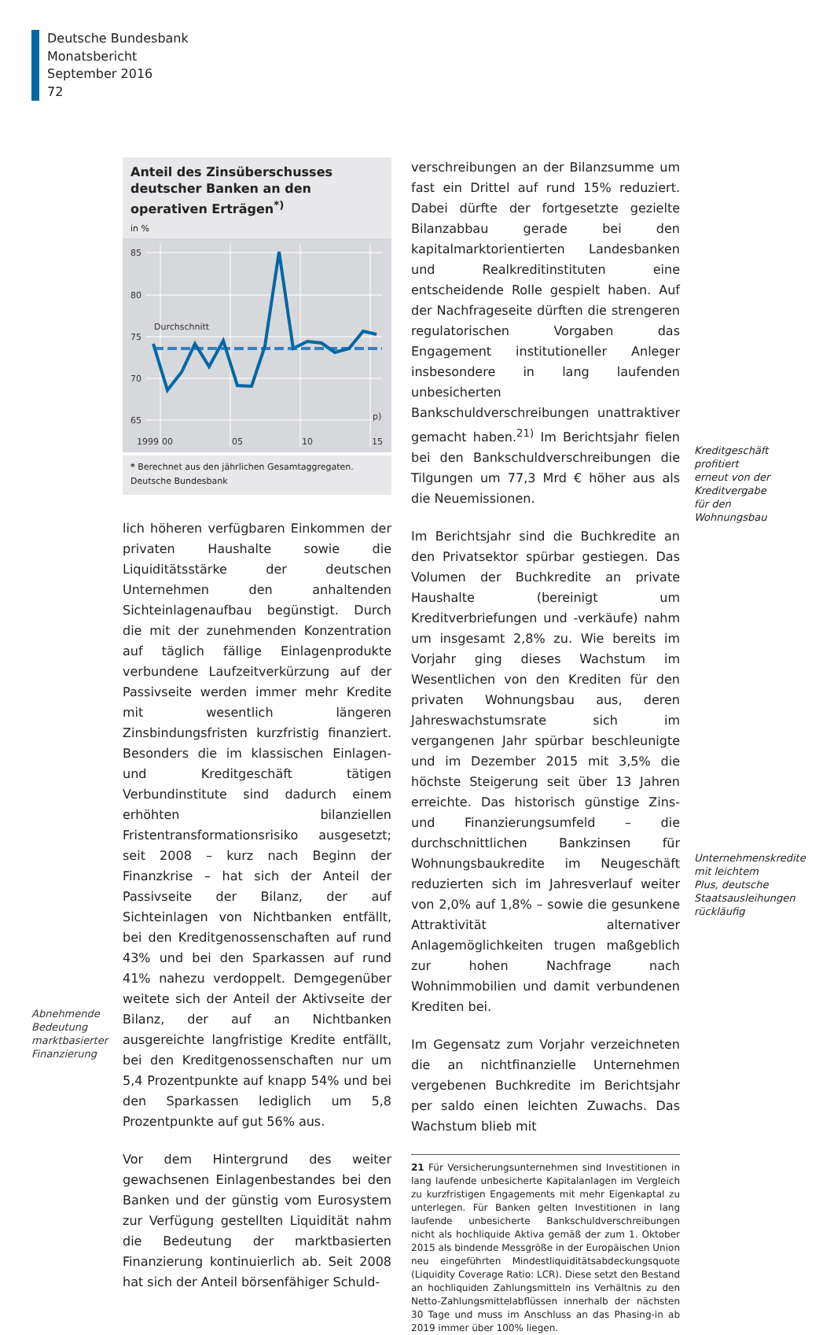Deutsche Bundesbank
Monatsbericht
September 2016
72
Abnehmende Bedeutung marktbasierter Finanzierung
Anteil des Zinsüberschusses deutscher Banken an den operativen Erträgen<sup>*)</sup>
in %
85
80
75
70
65
1999
00
05
10
15
p)
Durchschnitt
* Berechnet aus den jährlichen Gesamtaggregaten.
Deutsche Bundesbank
lich höheren verfügbaren Einkommen der privaten Haushalte sowie die Liquiditätsstärke der deutschen Unternehmen den anhaltenden Sichteinlagenaufbau begünstigt. Durch die mit der zunehmenden Konzentration auf täglich fällige Einlagenprodukte verbundene Laufzeitverkürzung auf der Passivseite werden immer mehr Kredite mit wesentlich längeren Zinsbindungsfristen kurzfristig finanziert. Besonders die im klassischen Einlagen- und Kreditgeschäft tätigen Verbundinstitute sind dadurch einem erhöhten bilanziellen Fristentransformationsrisiko ausgesetzt; seit 2008 – kurz nach Beginn der Finanzkrise – hat sich der Anteil der Passivseite der Bilanz, der auf Sichteinlagen von Nichtbanken entfällt, bei den Kreditgenossenschaften auf rund 43% und bei den Sparkassen auf rund 41% nahezu verdoppelt. Demgegenüber weitete sich der Anteil der Aktivseite der Bilanz, der auf an Nichtbanken ausgereichte langfristige Kredite entfällt, bei den Kreditgenossenschaften nur um 5,4 Prozentpunkte auf knapp 54% und bei den Sparkassen lediglich um 5,8 Prozentpunkte auf gut 56% aus.
Vor dem Hintergrund des weiter gewachsenen Einlagenbestandes bei den Banken und der günstig vom Eurosystem zur Verfügung gestellten Liquidität nahm die Bedeutung der marktbasierten Finanzierung kontinuierlich ab. Seit 2008 hat sich der Anteil börsenfähiger Schuld-
verschreibungen an der Bilanzsumme um fast ein Drittel auf rund 15% reduziert. Dabei dürfte der fortgesetzte gezielte Bilanzabbau gerade bei den kapitalmarktorientierten Landesbanken und Realkreditinstituten eine entscheidende Rolle gespielt haben. Auf der Nachfrageseite dürften die strengeren regulatorischen Vorgaben das Engagement institutioneller Anleger insbesondere in lang laufenden unbesicherten Bankschuldverschreibungen unattraktiver gemacht haben.<sup>21)</sup> Im Berichtsjahr fielen bei den Bankschuldverschreibungen die Tilgungen um 77,3 Mrd € höher aus als die Neuemissionen.
Im Berichtsjahr sind die Buchkredite an den Privatsektor spürbar gestiegen. Das Volumen der Buchkredite an private Haushalte (bereinigt um Kreditverbriefungen und -verkäufe) nahm um insgesamt 2,8% zu. Wie bereits im Vorjahr ging dieses Wachstum im Wesentlichen von den Krediten für den privaten Wohnungsbau aus, deren Jahreswachstumsrate sich im vergangenen Jahr spürbar beschleunigte und im Dezember 2015 mit 3,5% die höchste Steigerung seit über 13 Jahren erreichte. Das historisch günstige Zins- und Finanzierungsumfeld – die durchschnittlichen Bankzinsen für Wohnungsbaukredite im Neugeschäft reduzierten sich im Jahresverlauf weiter von 2,0% auf 1,8% – sowie die gesunkene Attraktivität alternativer Anlagemöglichkeiten trugen maßgeblich zur hohen Nachfrage nach Wohnimmobilien und damit verbundenen Krediten bei.
Im Gegensatz zum Vorjahr verzeichneten die an nichtfinanzielle Unternehmen vergebenen Buchkredite im Berichtsjahr per saldo einen leichten Zuwachs. Das Wachstum blieb mit
21 Für Versicherungsunternehmen sind Investitionen in lang laufende unbesicherte Kapitalanlagen im Vergleich zu kurzfristigen Engagements mit mehr Eigenkaptal zu unterlegen. Für Banken gelten Investitionen in lang laufende unbesicherte Bankschuldverschreibungen nicht als hochliquide Aktiva gemäß der zum 1. Oktober 2015 als bindende Messgröße in der Europäischen Union neu eingeführten Mindestliquiditätsabdeckungsquote (Liquidity Coverage Ratio: LCR). Diese setzt den Bestand an hochliquiden Zahlungsmitteln ins Verhältnis zu den Netto-Zahlungsmittelabflüssen innerhalb der nächsten 30 Tage und muss im Anschluss an das Phasing-in ab 2019 immer über 100% liegen.
Kreditgeschäft profitiert erneut von der Kreditvergabe für den Wohnungsbau
Unternehmenskredite mit leichtem Plus, deutsche Staatsausleihungen rückläufig